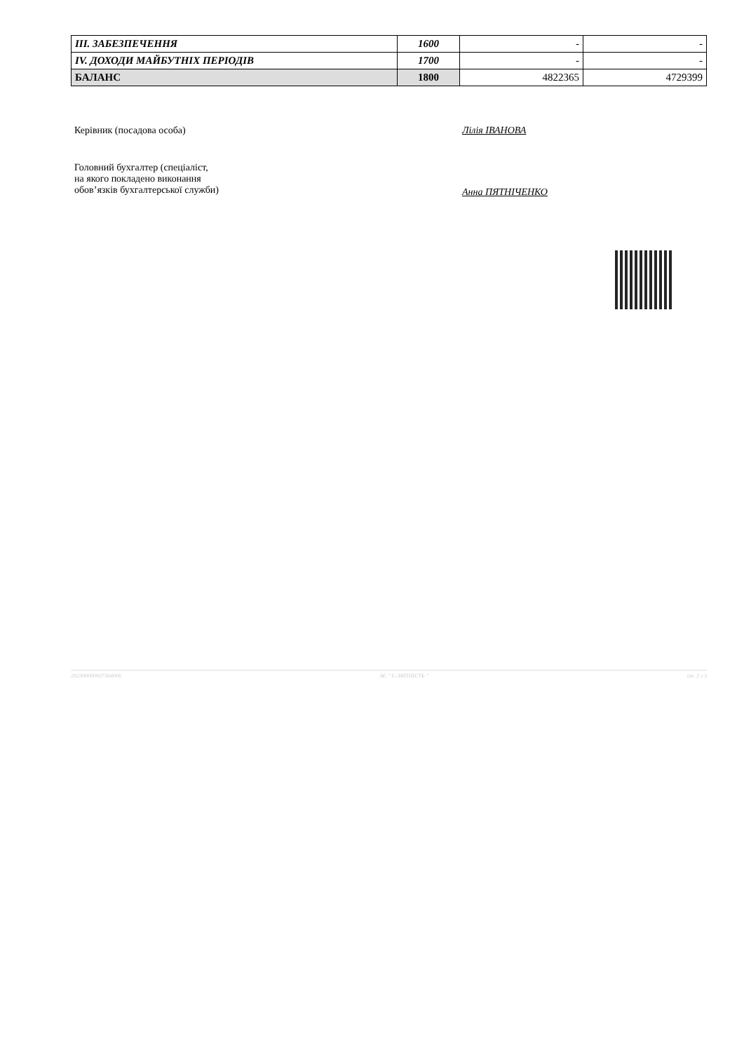| III. ЗАБЕЗПЕЧЕННЯ | 1600 | - | - |
| IV. ДОХОДИ МАЙБУТНІХ ПЕРІОДІВ | 1700 | - | - |
| БАЛАНС | 1800 | 4822365 | 4729399 |
Керівник (посадова особа) Лілія ІВАНОВА
Головний бухгалтер (спеціаліст,
на якого покладено виконання
обов’язків бухгалтерської служби)
Анна ПЯТНІЧЕНКО
202300000037364006 АС " Є-ЗВІТНІСТЬ " ст. 3 з 3